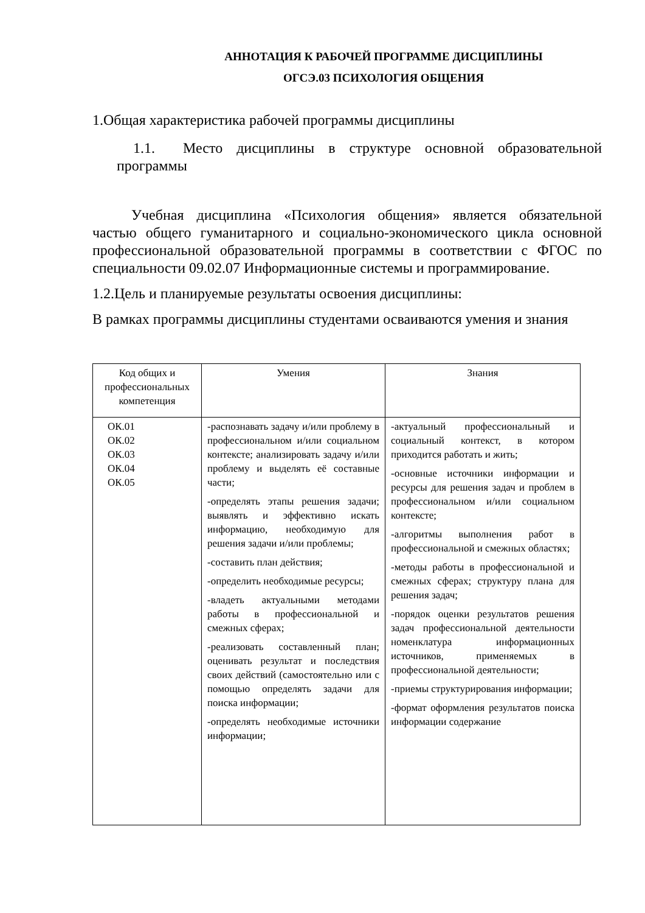АННОТАЦИЯ К РАБОЧЕЙ ПРОГРАММЕ ДИСЦИПЛИНЫ
ОГСЭ.03 ПСИХОЛОГИЯ ОБЩЕНИЯ
1.Общая характеристика рабочей программы дисциплины
1.1. Место дисциплины в структуре основной образовательной программы
Учебная дисциплина «Психология общения» является обязательной частью общего гуманитарного и социально-экономического цикла основной профессиональной образовательной программы в соответствии с ФГОС по специальности 09.02.07 Информационные системы и программирование.
1.2.Цель и планируемые результаты освоения дисциплины:
В рамках программы дисциплины студентами осваиваются умения и знания
| Код общих и профессиональных компетенция | Умения | Знания |
| ОК.01 ОК.02 ОК.03 ОК.04 ОК.05 | -распознавать задачу и/или проблему в профессиональном и/или социальном контексте; анализировать задачу и/или проблему и выделять её составные части; -определять этапы решения задачи; выявлять и эффективно искать информацию, необходимую для решения задачи и/или проблемы; -составить план действия; -определить необходимые ресурсы; -владеть актуальными методами работы в профессиональной и смежных сферах; -реализовать составленный план; оценивать результат и последствия своих действий (самостоятельно или с помощью определять задачи для поиска информации; -определять необходимые источники информации; | -актуальный профессиональный и социальный контекст, в котором приходится работать и жить; -основные источники информации и ресурсы для решения задач и проблем в профессиональном и/или социальном контексте; -алгоритмы выполнения работ в профессиональной и смежных областях; -методы работы в профессиональной и смежных сферах; структуру плана для решения задач; -порядок оценки результатов решения задач профессиональной деятельности номенклатура информационных источников, применяемых в профессиональной деятельности; -приемы структурирования информации; -формат оформления результатов поиска информации содержание |